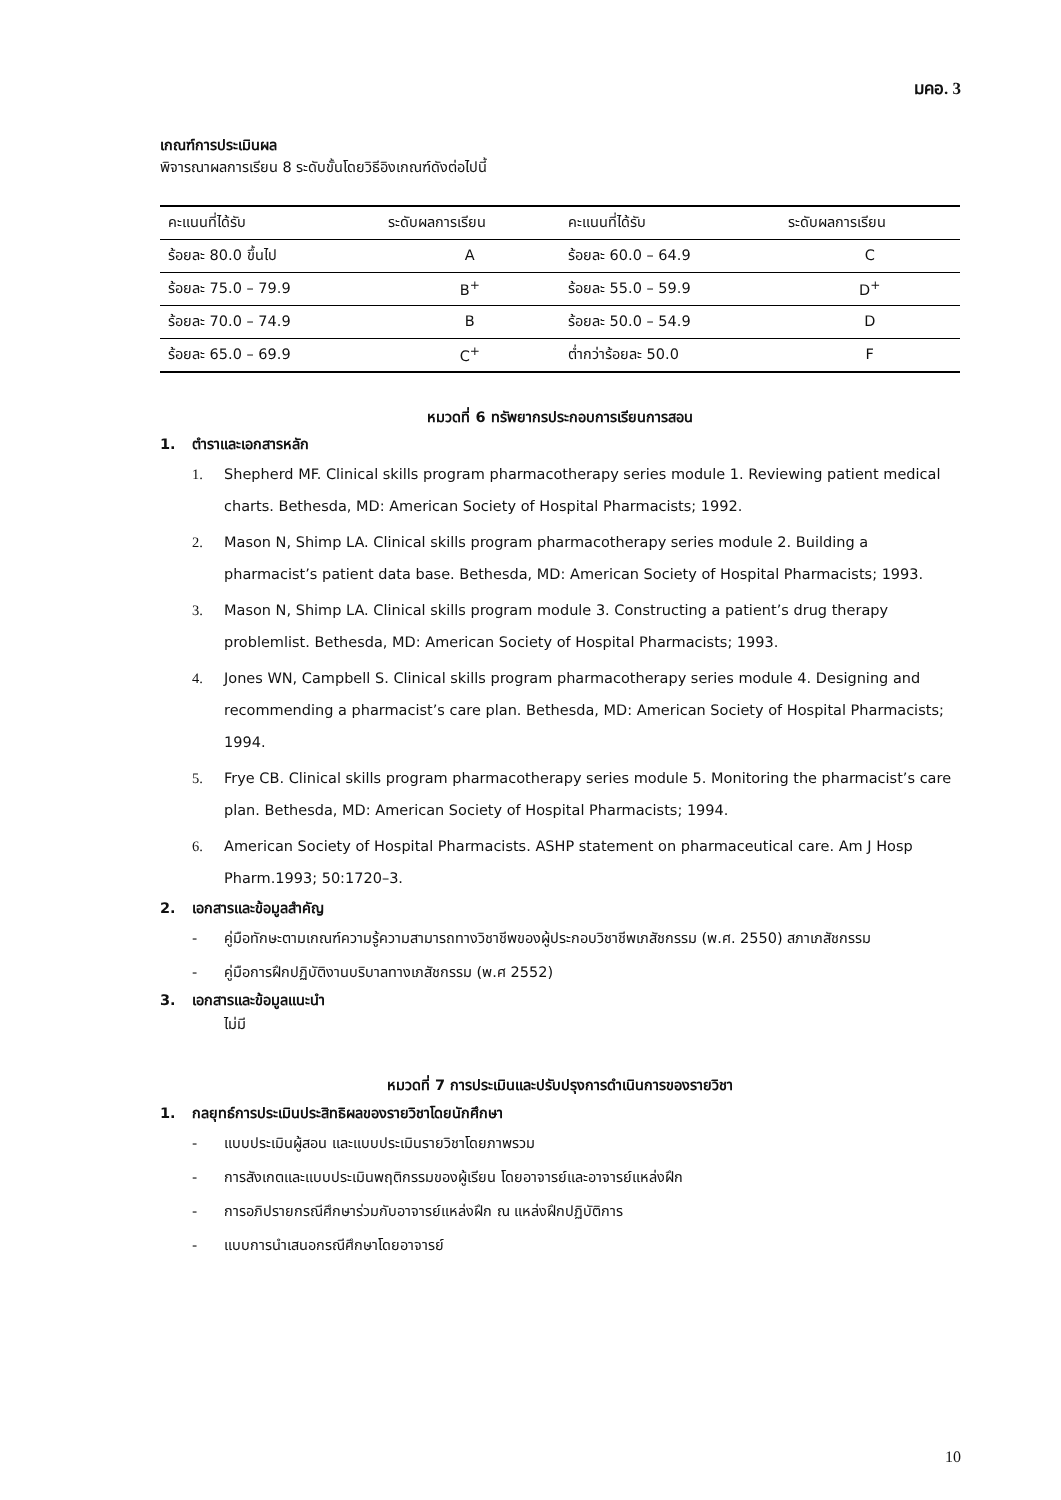มคอ. 3
เกณฑ์การประเมินผล
พิจารณาผลการเรียน 8 ระดับขั้นโดยวิธีอิงเกณฑ์ดังต่อไปนี้
| คะแนนที่ได้รับ | ระดับผลการเรียน | คะแนนที่ได้รับ | ระดับผลการเรียน |
| --- | --- | --- | --- |
| ร้อยละ 80.0 ขึ้นไป | A | ร้อยละ 60.0 – 64.9 | C |
| ร้อยละ 75.0 – 79.9 | B<sup>+</sup> | ร้อยละ 55.0 – 59.9 | D<sup>+</sup> |
| ร้อยละ 70.0 – 74.9 | B | ร้อยละ 50.0 – 54.9 | D |
| ร้อยละ 65.0 – 69.9 | C<sup>+</sup> | ต่ำกว่าร้อยละ 50.0 | F |
หมวดที่ 6 ทรัพยากรประกอบการเรียนการสอน
1. ตำราและเอกสารหลัก
1. Shepherd MF. Clinical skills program pharmacotherapy series module 1. Reviewing patient medical charts. Bethesda, MD: American Society of Hospital Pharmacists; 1992.
2. Mason N, Shimp LA. Clinical skills program pharmacotherapy series module 2. Building a pharmacist’s patient data base. Bethesda, MD: American Society of Hospital Pharmacists; 1993.
3. Mason N, Shimp LA. Clinical skills program module 3. Constructing a patient’s drug therapy problemlist. Bethesda, MD: American Society of Hospital Pharmacists; 1993.
4. Jones WN, Campbell S. Clinical skills program pharmacotherapy series module 4. Designing and recommending a pharmacist’s care plan. Bethesda, MD: American Society of Hospital Pharmacists; 1994.
5. Frye CB. Clinical skills program pharmacotherapy series module 5. Monitoring the pharmacist’s care plan. Bethesda, MD: American Society of Hospital Pharmacists; 1994.
6. American Society of Hospital Pharmacists. ASHP statement on pharmaceutical care. Am J Hosp Pharm.1993; 50:1720–3.
2. เอกสารและข้อมูลสำคัญ
- คู่มือทักษะตามเกณฑ์ความรู้ความสามารถทางวิชาชีพของผู้ประกอบวิชาชีพเภสัชกรรม (พ.ศ. 2550) สภาเภสัชกรรม
- คู่มือการฝึกปฏิบัติงานบริบาลทางเภสัชกรรม (พ.ศ 2552)
3. เอกสารและข้อมูลแนะนำ
ไม่มี
หมวดที่ 7 การประเมินและปรับปรุงการดำเนินการของรายวิชา
1. กลยุทธ์การประเมินประสิทธิผลของรายวิชาโดยนักศึกษา
- แบบประเมินผู้สอน และแบบประเมินรายวิชาโดยภาพรวม
- การสังเกตและแบบประเมินพฤติกรรมของผู้เรียน โดยอาจารย์และอาจารย์แหล่งฝึก
- การอภิปรายกรณีศึกษาร่วมกับอาจารย์แหล่งฝึก ณ แหล่งฝึกปฏิบัติการ
- แบบการนำเสนอกรณีศึกษาโดยอาจารย์
10